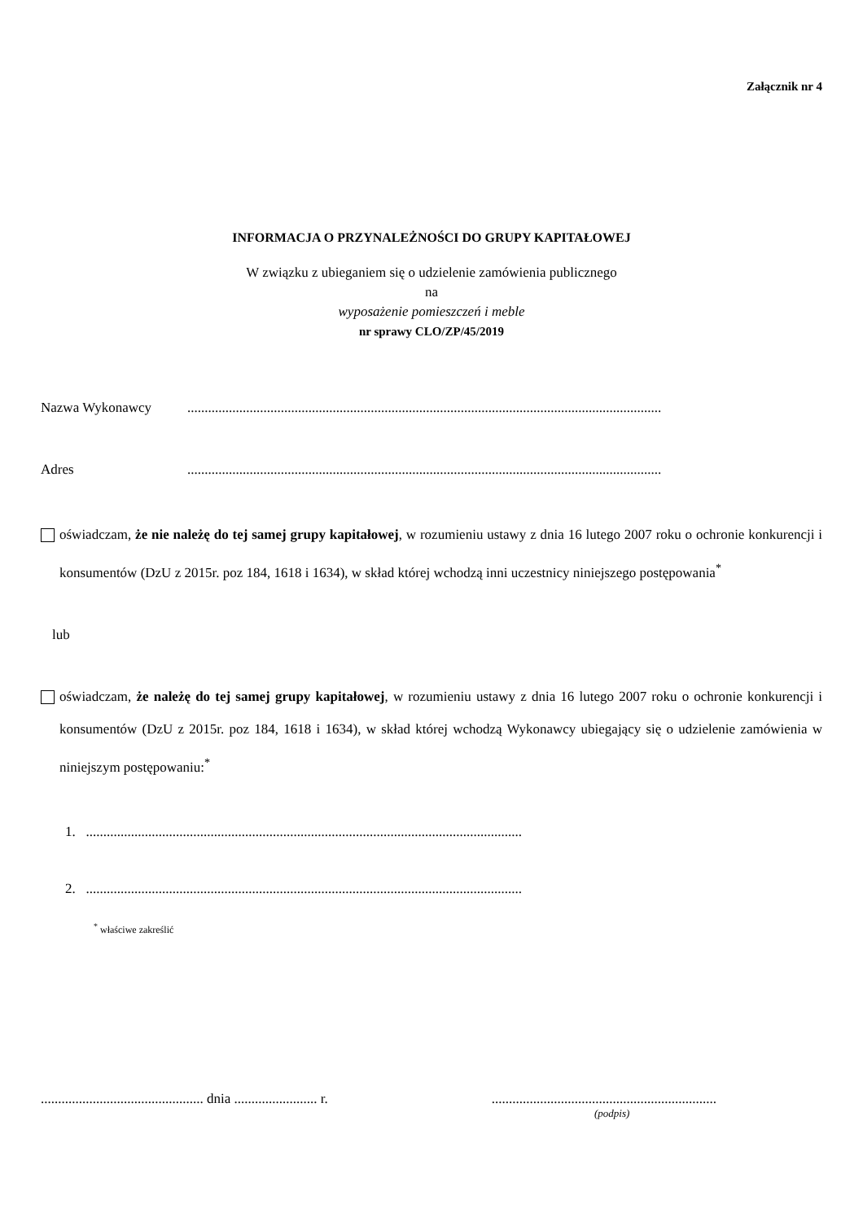Załącznik nr 4
INFORMACJA O PRZYNALEŻNOŚCI DO GRUPY KAPITAŁOWEJ
W związku z ubieganiem się o udzielenie zamówienia publicznego
na
wyposażenie pomieszczeń i meble
nr sprawy CLO/ZP/45/2019
Nazwa Wykonawcy.........................................................................................................................................
Adres.........................................................................................................................................
oświadczam, że nie należę do tej samej grupy kapitałowej, w rozumieniu ustawy z dnia 16 lutego 2007 roku o ochronie konkurencji i konsumentów (DzU z 2015r. poz 184, 1618 i 1634), w skład której wchodzą inni uczestnicy niniejszego postępowania<sup>*</sup>
lub
oświadczam, że należę do tej samej grupy kapitałowej, w rozumieniu ustawy z dnia 16 lutego 2007 roku o ochronie konkurencji i konsumentów (DzU z 2015r. poz 184, 1618 i 1634), w skład której wchodzą Wykonawcy ubiegający się o udzielenie zamówienia w niniejszym postępowaniu:<sup>*</sup>
1. ..............................................................................................................................
2. ..............................................................................................................................
<sup>*</sup> właściwe zakreślić
............................................... dnia ........................ r..................................................................
(podpis)